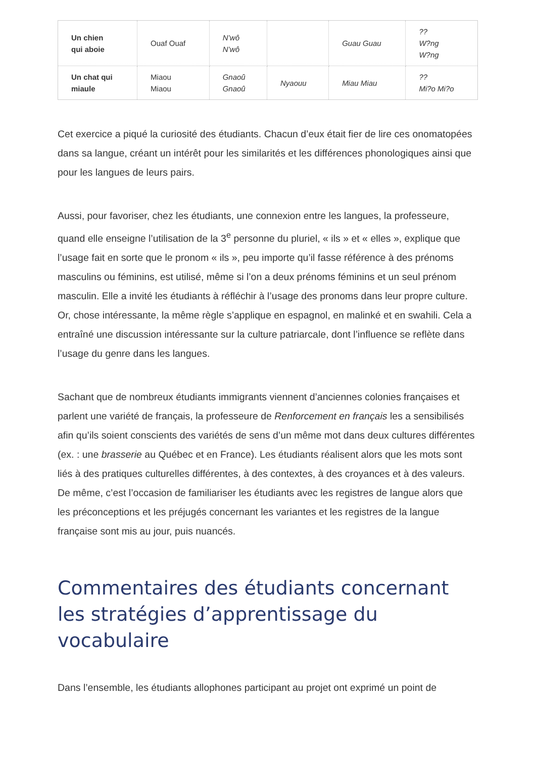| Un chien qui aboie | Ouaf Ouaf | N’wô N’wô | | Guau Guau | ?? W?ng W?ng |
| Un chat qui miaule | Miaou Miaou | Gnaoû Gnaoû | Nyaouu | Miau Miau | ?? Mi?o Mi?o |
Cet exercice a piqué la curiosité des étudiants. Chacun d’eux était fier de lire ces onomatopées dans sa langue, créant un intérêt pour les similarités et les différences phonologiques ainsi que pour les langues de leurs pairs.
Aussi, pour favoriser, chez les étudiants, une connexion entre les langues, la professeure, quand elle enseigne l’utilisation de la 3<sup>e</sup> personne du pluriel, « ils » et « elles », explique que l’usage fait en sorte que le pronom « ils », peu importe qu’il fasse référence à des prénoms masculins ou féminins, est utilisé, même si l’on a deux prénoms féminins et un seul prénom masculin. Elle a invité les étudiants à réfléchir à l’usage des pronoms dans leur propre culture. Or, chose intéressante, la même règle s’applique en espagnol, en malinké et en swahili. Cela a entraîné une discussion intéressante sur la culture patriarcale, dont l’influence se reflète dans l’usage du genre dans les langues.
Sachant que de nombreux étudiants immigrants viennent d’anciennes colonies françaises et parlent une variété de français, la professeure de Renforcement en français les a sensibilisés afin qu’ils soient conscients des variétés de sens d’un même mot dans deux cultures différentes (ex. : une brasserie au Québec et en France). Les étudiants réalisent alors que les mots sont liés à des pratiques culturelles différentes, à des contextes, à des croyances et à des valeurs. De même, c’est l’occasion de familiariser les étudiants avec les registres de langue alors que les préconceptions et les préjugés concernant les variantes et les registres de la langue française sont mis au jour, puis nuancés.
Commentaires des étudiants concernant les stratégies d’apprentissage du vocabulaire
Dans l’ensemble, les étudiants allophones participant au projet ont exprimé un point de